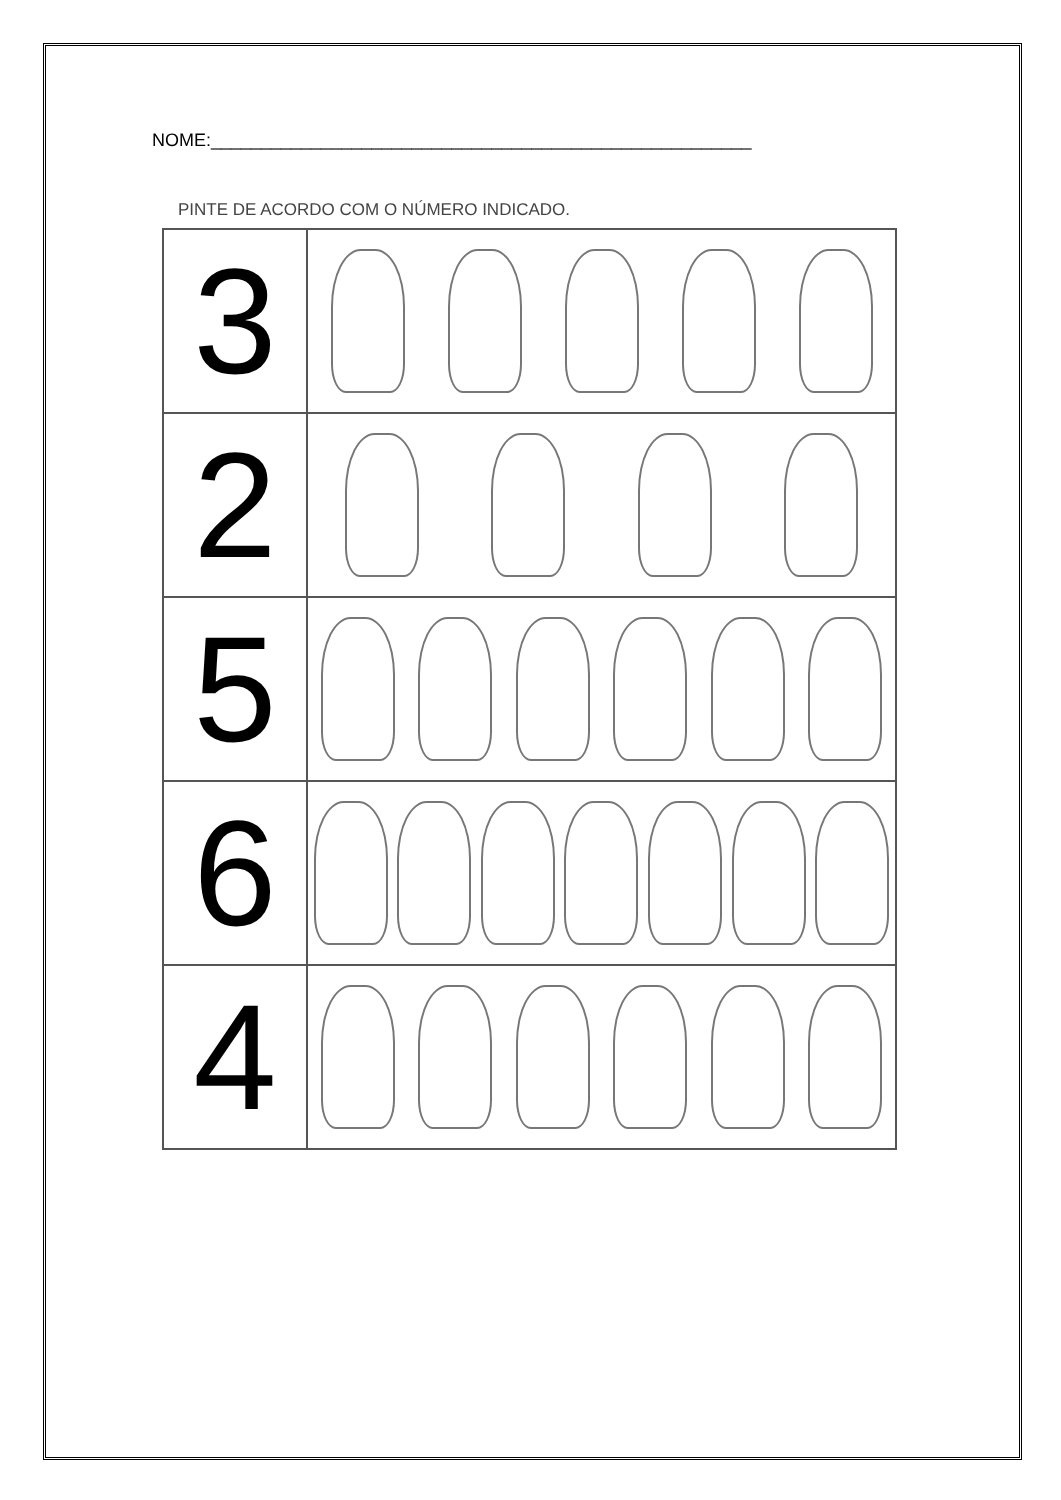NOME:______________________________________________________
PINTE DE ACORDO COM O NÚMERO INDICADO.
| 3 | |
| 2 | |
| 5 | |
| 6 | |
| 4 | |